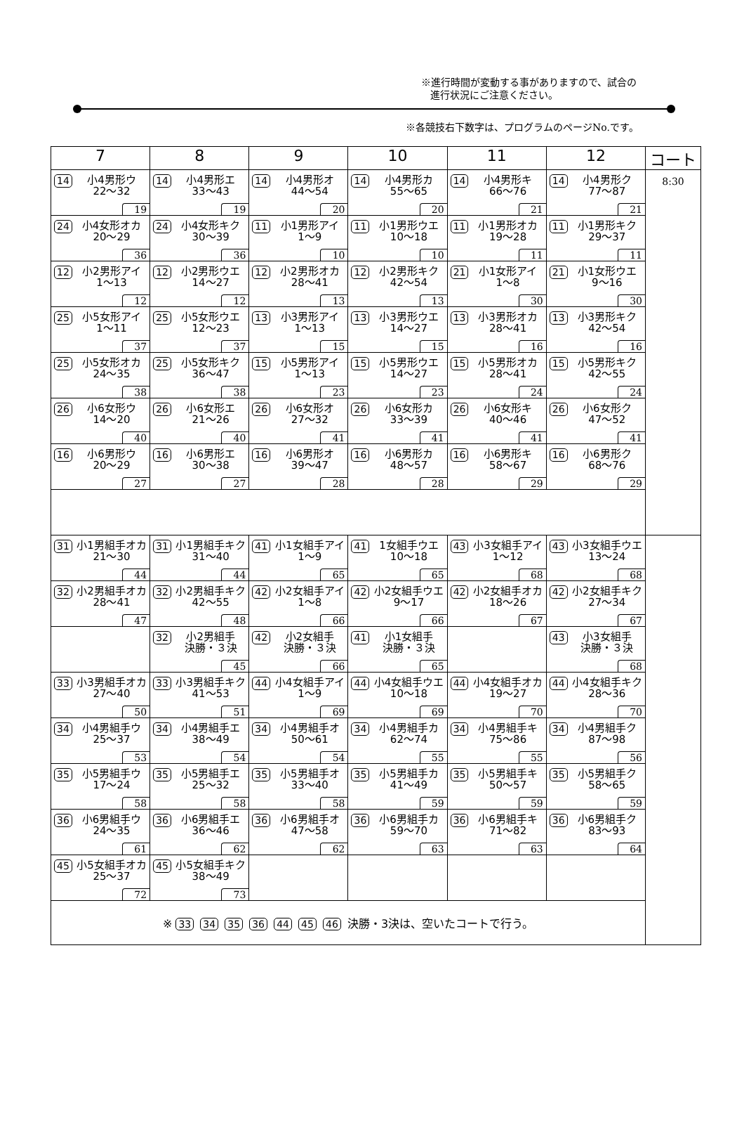※進行時間が変動する事がありますので、試合の
進行状況にご注意ください。
※各競技右下数字は、プログラムのページNo.です。
| 7 | 8 | 9 | 10 | 11 | 12 | コート |
| --- | --- | --- | --- | --- | --- | --- |
| 14 小4男形ウ 22～32 19 | 14 小4男形エ 33～43 19 | 14 小4男形オ 44～54 20 | 14 小4男形カ 55～65 20 | 14 小4男形キ 66～76 21 | 14 小4男形ク 77～87 21 | 8:30 |
| 24 小4女形オカ 20～29 36 | 24 小4女形キク 30～39 36 | 11 小1男形アイ 1～9 10 | 11 小1男形ウエ 10～18 10 | 11 小1男形オカ 19～28 11 | 11 小1男形キク 29～37 11 | |
| 12 小2男形アイ 1～13 12 | 12 小2男形ウエ 14～27 12 | 12 小2男形オカ 28～41 13 | 12 小2男形キク 42～54 13 | 21 小1女形アイ 1～8 30 | 21 小1女形ウエ 9～16 30 | |
| 25 小5女形アイ 1～11 37 | 25 小5女形ウエ 12～23 37 | 13 小3男形アイ 1～13 15 | 13 小3男形ウエ 14～27 15 | 13 小3男形オカ 28～41 16 | 13 小3男形キク 42～54 16 | |
| 25 小5女形オカ 24～35 38 | 25 小5女形キク 36～47 38 | 15 小5男形アイ 1～13 23 | 15 小5男形ウエ 14～27 23 | 15 小5男形オカ 28～41 24 | 15 小5男形キク 42～55 24 | |
| 26 小6女形ウ 14～20 40 | 26 小6女形エ 21～26 40 | 26 小6女形オ 27～32 41 | 26 小6女形カ 33～39 41 | 26 小6女形キ 40～46 41 | 26 小6女形ク 47～52 41 | |
| 16 小6男形ウ 20～29 27 | 16 小6男形エ 30～38 27 | 16 小6男形オ 39～47 28 | 16 小6男形カ 48～57 28 | 16 小6男形キ 58～67 29 | 16 小6男形ク 68～76 29 | |
| 31 小1男組手オカ 21～30 44 | 31 小1男組手キク 31～40 44 | 41 小1女組手アイ 1～9 65 | 41 1女組手ウエ 10～18 65 | 43 小3女組手アイ 1～12 68 | 43 小3女組手ウエ 13～24 68 | |
| 32 小2男組手オカ 28～41 47 | 32 小2男組手キク 42～55 48 | 42 小2女組手アイ 1～8 66 | 42 小2女組手ウエ 9～17 66 | 42 小2女組手オカ 18～26 67 | 42 小2女組手キク 27～34 67 | |
| | 32 小2男組手 決勝・３決 45 | 42 小2女組手 決勝・３決 66 | 41 小1女組手 決勝・３決 65 | | 43 小3女組手 決勝・３決 68 | |
| 33 小3男組手オカ 27～40 50 | 33 小3男組手キク 41～53 51 | 44 小4女組手アイ 1～9 69 | 44 小4女組手ウエ 10～18 69 | 44 小4女組手オカ 19～27 70 | 44 小4女組手キク 28～36 70 | |
| 34 小4男組手ウ 25～37 53 | 34 小4男組手エ 38～49 54 | 34 小4男組手オ 50～61 54 | 34 小4男組手カ 62～74 55 | 34 小4男組手キ 75～86 55 | 34 小4男組手ク 87～98 56 | |
| 35 小5男組手ウ 17～24 58 | 35 小5男組手エ 25～32 58 | 35 小5男組手オ 33～40 58 | 35 小5男組手カ 41～49 59 | 35 小5男組手キ 50～57 59 | 35 小5男組手ク 58～65 59 | |
| 36 小6男組手ウ 24～35 61 | 36 小6男組手エ 36～46 62 | 36 小6男組手オ 47～58 62 | 36 小6男組手カ 59～70 63 | 36 小6男組手キ 71～82 63 | 36 小6男組手ク 83～93 64 | |
| 45 小5女組手オカ 25～37 72 | 45 小5女組手キク 38～49 73 | | | | | |
| ※ 33 34 35 36 44 45 46 決勝・3決は、空いたコートで行う。 | | | | | | |